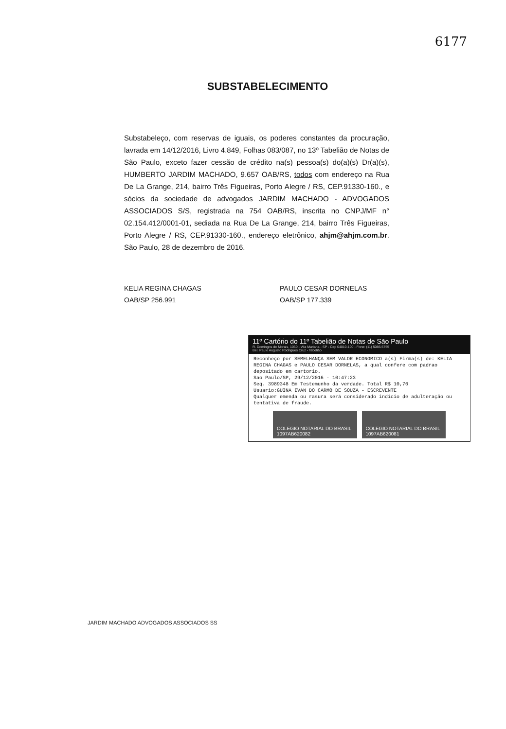6177
SUBSTABELECIMENTO
Substabeleço, com reservas de iguais, os poderes constantes da procuração, lavrada em 14/12/2016, Livro 4.849, Folhas 083/087, no 13º Tabelião de Notas de São Paulo, exceto fazer cessão de crédito na(s) pessoa(s) do(a)(s) Dr(a)(s), HUMBERTO JARDIM MACHADO, 9.657 OAB/RS, todos com endereço na Rua De La Grange, 214, bairro Três Figueiras, Porto Alegre / RS, CEP.91330-160., e sócios da sociedade de advogados JARDIM MACHADO - ADVOGADOS ASSOCIADOS S/S, registrada na 754 OAB/RS, inscrita no CNPJ/MF n° 02.154.412/0001-01, sediada na Rua De La Grange, 214, bairro Três Figueiras, Porto Alegre / RS, CEP.91330-160., endereço eletrônico, ahjm@ahjm.com.br. São Paulo, 28 de dezembro de 2016.
KELIA REGINA CHAGAS
OAB/SP 256.991
PAULO CESAR DORNELAS
OAB/SP 177.339
11º Cartório do 11º Tabelião de Notas de São Paulo
R. Domingos de Morais, 1060 - Vila Mariana - SP - Cep 04010-100 - Fone: (11) 5085-5755
Bel. Paulo Augusto Rodrigues Cruz - Tabelião
Reconheço por SEMELHANÇA SEM VALOR ECONOMICO a(s) Firma(s) de: KELIA REGINA CHAGAS e PAULO CESAR DORNELAS, a qual confere com padrao depositado em cartorio.
Sao Paulo/SP, 29/12/2016 - 10:47:23
Seq. 3989348 Em Testemunho da verdade. Total R$ 10,70
Usuario:GUINA IVAN DO CARMO DE SOUZA - ESCREVENTE
Qualquer emenda ou rasura será considerado indício de adulteração ou tentativa de fraude.
COLEGIO NOTARIAL DO BRASIL
1097AB620082
COLEGIO NOTARIAL DO BRASIL
1097AB620081
JARDIM MACHADO ADVOGADOS ASSOCIADOS SS